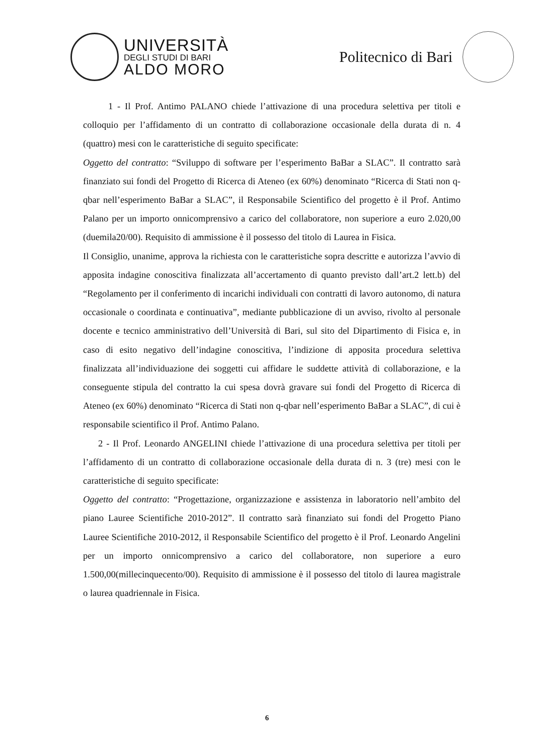UNIVERSITÀ
DEGLI STUDI DI BARI
ALDO MORO
Politecnico di Bari
1 - Il Prof. Antimo PALANO chiede l’attivazione di una procedura selettiva per titoli e colloquio per l’affidamento di un contratto di collaborazione occasionale della durata di n. 4 (quattro) mesi con le caratteristiche di seguito specificate:
Oggetto del contratto: “Sviluppo di software per l’esperimento BaBar a SLAC”. Il contratto sarà finanziato sui fondi del Progetto di Ricerca di Ateneo (ex 60%) denominato “Ricerca di Stati non q-qbar nell’esperimento BaBar a SLAC”, il Responsabile Scientifico del progetto è il Prof. Antimo Palano per un importo onnicomprensivo a carico del collaboratore, non superiore a euro 2.020,00 (duemila20/00). Requisito di ammissione è il possesso del titolo di Laurea in Fisica.
Il Consiglio, unanime, approva la richiesta con le caratteristiche sopra descritte e autorizza l’avvio di apposita indagine conoscitiva finalizzata all’accertamento di quanto previsto dall’art.2 lett.b) del “Regolamento per il conferimento di incarichi individuali con contratti di lavoro autonomo, di natura occasionale o coordinata e continuativa”, mediante pubblicazione di un avviso, rivolto al personale docente e tecnico amministrativo dell’Università di Bari, sul sito del Dipartimento di Fisica e, in caso di esito negativo dell’indagine conoscitiva, l’indizione di apposita procedura selettiva finalizzata all’individuazione dei soggetti cui affidare le suddette attività di collaborazione, e la conseguente stipula del contratto la cui spesa dovrà gravare sui fondi del Progetto di Ricerca di Ateneo (ex 60%) denominato “Ricerca di Stati non q-qbar nell’esperimento BaBar a SLAC”, di cui è responsabile scientifico il Prof. Antimo Palano.
2 - Il Prof. Leonardo ANGELINI chiede l’attivazione di una procedura selettiva per titoli per l’affidamento di un contratto di collaborazione occasionale della durata di n. 3 (tre) mesi con le caratteristiche di seguito specificate:
Oggetto del contratto: “Progettazione, organizzazione e assistenza in laboratorio nell’ambito del piano Lauree Scientifiche 2010-2012”. Il contratto sarà finanziato sui fondi del Progetto Piano Lauree Scientifiche 2010-2012, il Responsabile Scientifico del progetto è il Prof. Leonardo Angelini per un importo onnicomprensivo a carico del collaboratore, non superiore a euro 1.500,00(millecinquecento/00). Requisito di ammissione è il possesso del titolo di laurea magistrale o laurea quadriennale in Fisica.
6